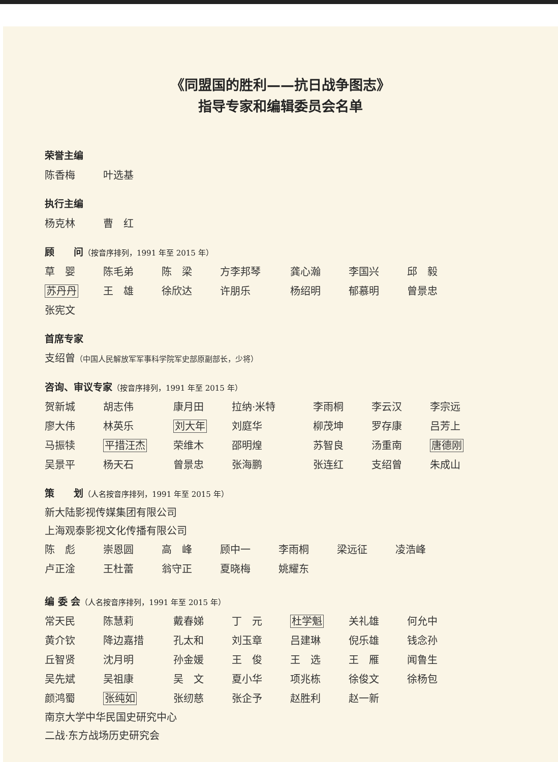《同盟国的胜利——抗日战争图志》
指导专家和编辑委员会名单
荣誉主编
陈香梅 叶选基
执行主编
杨克林 曹　红
顾　　问（按音序排列，1991 年至 2015 年）
草　婴 陈毛弟 陈　梁 方李邦琴 龚心瀚 李国兴 邱　毅
苏丹丹 王　雄 徐欣达 许朋乐 杨绍明 郁慕明 曾景忠
张宪文
首席专家
支绍曾（中国人民解放军军事科学院军史部原副部长，少将）
咨询、审议专家（按音序排列，1991 年至 2015 年）
贺新城 胡志伟 康月田 拉纳·米特 李雨桐 李云汉 李宗远
廖大伟 林英乐 刘大年 刘庭华 柳茂坤 罗存康 吕芳上
马振犊 平措汪杰 荣维木 邵明煌 苏智良 汤重南 唐德刚
吴景平 杨天石 曾景忠 张海鹏 张连红 支绍曾 朱成山
策　　划（人名按音序排列，1991 年至 2015 年）
新大陆影视传媒集团有限公司
上海观泰影视文化传播有限公司
陈　彪 崇恩圆 高　峰 顾中一 李雨桐 梁远征 凌浩峰
卢正淦 王杜蕾 翁守正 夏晓梅 姚耀东
编 委 会（人名按音序排列，1991 年至 2015 年）
常天民 陈慧莉 戴春娣 丁　元 杜学魁 关礼雄 何允中
黄介钦 降边嘉措 孔太和 刘玉章 吕建琳 倪乐雄 钱念孙
丘智贤 沈月明 孙金媛 王　俊 王　选 王　雁 闻鲁生
吴先斌 吴祖康 吴　文 夏小华 项兆栋 徐俊文 徐杨包
颜鸿蜀 张纯如 张纫慈 张企予 赵胜利 赵一新
南京大学中华民国史研究中心
二战·东方战场历史研究会